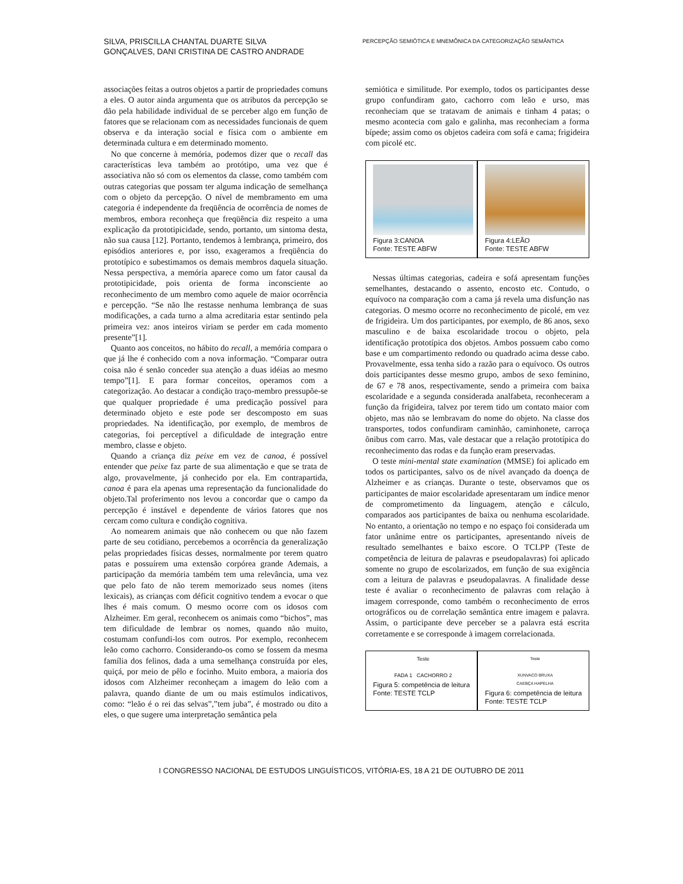SILVA, PRISCILLA CHANTAL DUARTE SILVA
GONÇALVES, DANI CRISTINA DE CASTRO ANDRADE
PERCEPÇÃO SEMIÓTICA E MNEMÔNICA DA CATEGORIZAÇÃO SEMÂNTICA
associações feitas a outros objetos a partir de propriedades comuns a eles. O autor ainda argumenta que os atributos da percepção se dão pela habilidade individual de se perceber algo em função de fatores que se relacionam com as necessidades funcionais de quem observa e da interação social e física com o ambiente em determinada cultura e em determinado momento.
No que concerne à memória, podemos dizer que o recall das características leva também ao protótipo, uma vez que é associativa não só com os elementos da classe, como também com outras categorias que possam ter alguma indicação de semelhança com o objeto da percepção. O nível de membramento em uma categoria é independente da freqüência de ocorrência de nomes de membros, embora reconheça que freqüência diz respeito a uma explicação da prototipicidade, sendo, portanto, um sintoma desta, não sua causa [12]. Portanto, tendemos à lembrança, primeiro, dos episódios anteriores e, por isso, exageramos a freqüência do prototípico e subestimamos os demais membros daquela situação. Nessa perspectiva, a memória aparece como um fator causal da prototipicidade, pois orienta de forma inconsciente ao reconhecimento de um membro como aquele de maior ocorrência e percepção. “Se não lhe restasse nenhuma lembrança de suas modificações, a cada turno a alma acreditaria estar sentindo pela primeira vez: anos inteiros viriam se perder em cada momento presente”[1].
Quanto aos conceitos, no hábito do recall, a memória compara o que já lhe é conhecido com a nova informação. “Comparar outra coisa não é senão conceder sua atenção a duas idéias ao mesmo tempo”[1]. E para formar conceitos, operamos com a categorização. Ao destacar a condição traço-membro pressupõe-se que qualquer propriedade é uma predicação possível para determinado objeto e este pode ser descomposto em suas propriedades. Na identificação, por exemplo, de membros de categorias, foi perceptível a dificuldade de integração entre membro, classe e objeto.
Quando a criança diz peixe em vez de canoa, é possível entender que peixe faz parte de sua alimentação e que se trata de algo, provavelmente, já conhecido por ela. Em contrapartida, canoa é para ela apenas uma representação da funcionalidade do objeto.Tal proferimento nos levou a concordar que o campo da percepção é instável e dependente de vários fatores que nos cercam como cultura e condição cognitiva.
Ao nomearem animais que não conhecem ou que não fazem parte de seu cotidiano, percebemos a ocorrência da generalização pelas propriedades físicas desses, normalmente por terem quatro patas e possuírem uma extensão corpórea grande Ademais, a participação da memória também tem uma relevância, uma vez que pelo fato de não terem memorizado seus nomes (itens lexicais), as crianças com déficit cognitivo tendem a evocar o que lhes é mais comum. O mesmo ocorre com os idosos com Alzheimer. Em geral, reconhecem os animais como “bichos”, mas tem dificuldade de lembrar os nomes, quando não muito, costumam confundi-los com outros. Por exemplo, reconhecem leão como cachorro. Considerando-os como se fossem da mesma família dos felinos, dada a uma semelhança construída por eles, quiçá, por meio de pêlo e focinho. Muito embora, a maioria dos idosos com Alzheimer reconheçam a imagem do leão com a palavra, quando diante de um ou mais estímulos indicativos, como: “leão é o rei das selvas”,”tem juba”, é mostrado ou dito a eles, o que sugere uma interpretação semântica pela
semiótica e similitude. Por exemplo, todos os participantes desse grupo confundiram gato, cachorro com leão e urso, mas reconheciam que se tratavam de animais e tinham 4 patas; o mesmo acontecia com galo e galinha, mas reconheciam a forma bípede; assim como os objetos cadeira com sofá e cama; frigideira com picolé etc.
Figura 3:CANOA
Fonte: TESTE ABFW
Figura 4:LEÃO
Fonte: TESTE ABFW
Nessas últimas categorias, cadeira e sofá apresentam funções semelhantes, destacando o assento, encosto etc. Contudo, o equívoco na comparação com a cama já revela uma disfunção nas categorias. O mesmo ocorre no reconhecimento de picolé, em vez de frigideira. Um dos participantes, por exemplo, de 86 anos, sexo masculino e de baixa escolaridade trocou o objeto, pela identificação prototípica dos objetos. Ambos possuem cabo como base e um compartimento redondo ou quadrado acima desse cabo. Provavelmente, essa tenha sido a razão para o equívoco. Os outros dois participantes desse mesmo grupo, ambos de sexo feminino, de 67 e 78 anos, respectivamente, sendo a primeira com baixa escolaridade e a segunda considerada analfabeta, reconheceram a função da frigideira, talvez por terem tido um contato maior com objeto, mas não se lembravam do nome do objeto. Na classe dos transportes, todos confundiram caminhão, caminhonete, carroça ônibus com carro. Mas, vale destacar que a relação prototípica do reconhecimento das rodas e da função eram preservadas.
O teste mini-mental state examination (MMSE) foi aplicado em todos os participantes, salvo os de nível avançado da doença de Alzheimer e as crianças. Durante o teste, observamos que os participantes de maior escolaridade apresentaram um índice menor de comprometimento da linguagem, atenção e cálculo, comparados aos participantes de baixa ou nenhuma escolaridade. No entanto, a orientação no tempo e no espaço foi considerada um fator unânime entre os participantes, apresentando níveis de resultado semelhantes e baixo escore. O TCLPP (Teste de competência de leitura de palavras e pseudopalavras) foi aplicado somente no grupo de escolarizados, em função de sua exigência com a leitura de palavras e pseudopalavras. A finalidade desse teste é avaliar o reconhecimento de palavras com relação à imagem corresponde, como também o reconhecimento de erros ortográficos ou de correlação semântica entre imagem e palavra. Assim, o participante deve perceber se a palavra está escrita corretamente e se corresponde à imagem correlacionada.
Teste
FADA 1 CACHORRO 2
Figura 5: competência de leitura
Fonte: TESTE TCLP
Teste
XUNVACO BRUXA
CAEBÇA HAPELHA
Figura 6: competência de leitura
Fonte: TESTE TCLP
I CONGRESSO NACIONAL DE ESTUDOS LINGUÍSTICOS, VITÓRIA-ES, 18 A 21 DE OUTUBRO DE 2011